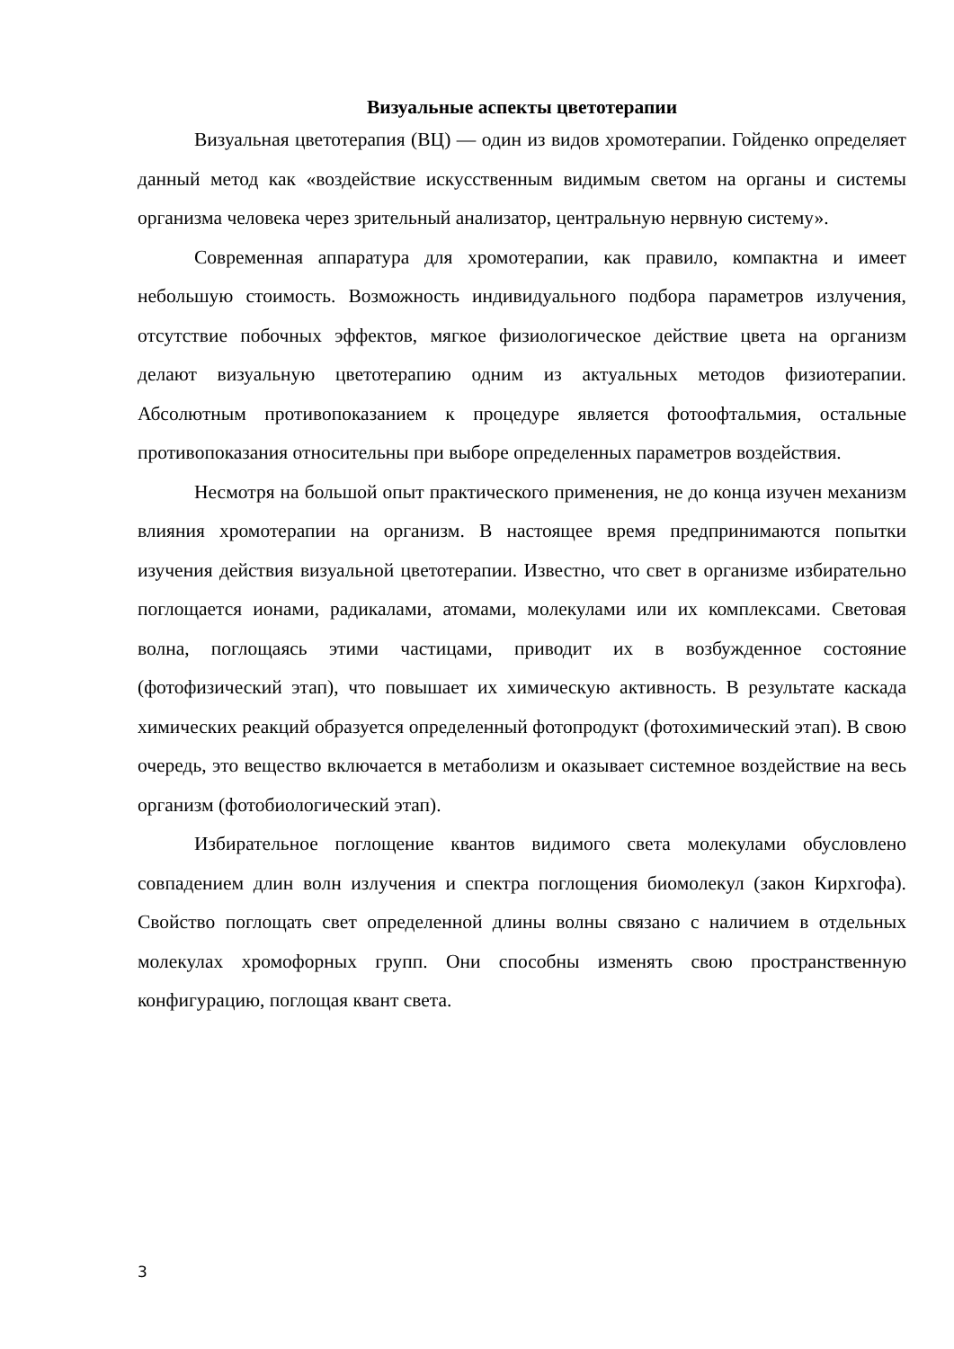Визуальные аспекты цветотерапии
Визуальная цветотерапия (ВЦ) — один из видов хромотерапии. Гойденко определяет данный метод как «воздействие искусственным видимым светом на органы и системы организма человека через зрительный анализатор, центральную нервную систему».
Современная аппаратура для хромотерапии, как правило, компактна и имеет небольшую стоимость. Возможность индивидуального подбора параметров излучения, отсутствие побочных эффектов, мягкое физиологическое действие цвета на организм делают визуальную цветотерапию одним из актуальных методов физиотерапии. Абсолютным противопоказанием к процедуре является фотоофтальмия, остальные противопоказания относительны при выборе определенных параметров воздействия.
Несмотря на большой опыт практического применения, не до конца изучен механизм влияния хромотерапии на организм. В настоящее время предпринимаются попытки изучения действия визуальной цветотерапии. Известно, что свет в организме избирательно поглощается ионами, радикалами, атомами, молекулами или их комплексами. Световая волна, поглощаясь этими частицами, приводит их в возбужденное состояние (фотофизический этап), что повышает их химическую активность. В результате каскада химических реакций образуется определенный фотопродукт (фотохимический этап). В свою очередь, это вещество включается в метаболизм и оказывает системное воздействие на весь организм (фотобиологический этап).
Избирательное поглощение квантов видимого света молекулами обусловлено совпадением длин волн излучения и спектра поглощения биомолекул (закон Кирхгофа). Свойство поглощать свет определенной длины волны связано с наличием в отдельных молекулах хромофорных групп. Они способны изменять свою пространственную конфигурацию, поглощая квант света.
3